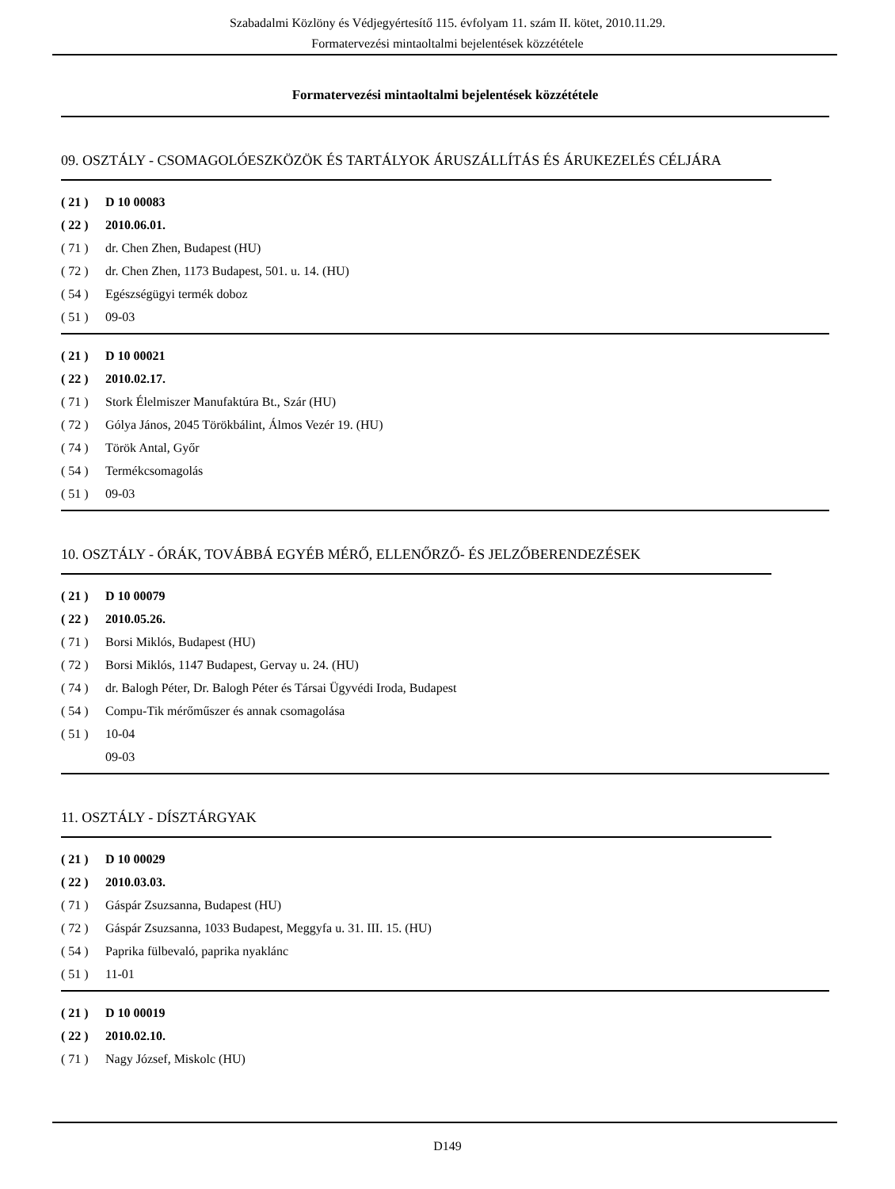Szabadalmi Közlöny és Védjegyértesítő 115. évfolyam 11. szám II. kötet, 2010.11.29.
Formatervezési mintaoltalmi bejelentések közzététele
Formatervezési mintaoltalmi bejelentések közzététele
09. OSZTÁLY - CSOMAGOLÓESZKÖZÖK ÉS TARTÁLYOK ÁRUSZÁLLÍTÁS ÉS ÁRUKEZELÉS CÉLJÁRA
( 21 ) D 10 00083
( 22 ) 2010.06.01.
( 71 ) dr. Chen Zhen, Budapest (HU)
( 72 ) dr. Chen Zhen, 1173 Budapest, 501. u. 14. (HU)
( 54 ) Egészségügyi termék doboz
( 51 ) 09-03
( 21 ) D 10 00021
( 22 ) 2010.02.17.
( 71 ) Stork Élelmiszer Manufaktúra Bt., Szár (HU)
( 72 ) Gólya János, 2045 Törökbálint, Álmos Vezér 19. (HU)
( 74 ) Török Antal, Győr
( 54 ) Termékcsomagolás
( 51 ) 09-03
10. OSZTÁLY - ÓRÁK, TOVÁBBÁ EGYÉB MÉRŐ, ELLENŐRZŐ- ÉS JELZŐBERENDEZÉSEK
( 21 ) D 10 00079
( 22 ) 2010.05.26.
( 71 ) Borsi Miklós, Budapest (HU)
( 72 ) Borsi Miklós, 1147 Budapest, Gervay u. 24. (HU)
( 74 ) dr. Balogh Péter, Dr. Balogh Péter és Társai Ügyvédi Iroda, Budapest
( 54 ) Compu-Tik mérőműszer és annak csomagolása
( 51 ) 10-04
09-03
11. OSZTÁLY - DÍSZTÁRGYAK
( 21 ) D 10 00029
( 22 ) 2010.03.03.
( 71 ) Gáspár Zsuzsanna, Budapest (HU)
( 72 ) Gáspár Zsuzsanna, 1033 Budapest, Meggyfa u. 31. III. 15. (HU)
( 54 ) Paprika fülbevaló, paprika nyaklánc
( 51 ) 11-01
( 21 ) D 10 00019
( 22 ) 2010.02.10.
( 71 ) Nagy József, Miskolc (HU)
D149